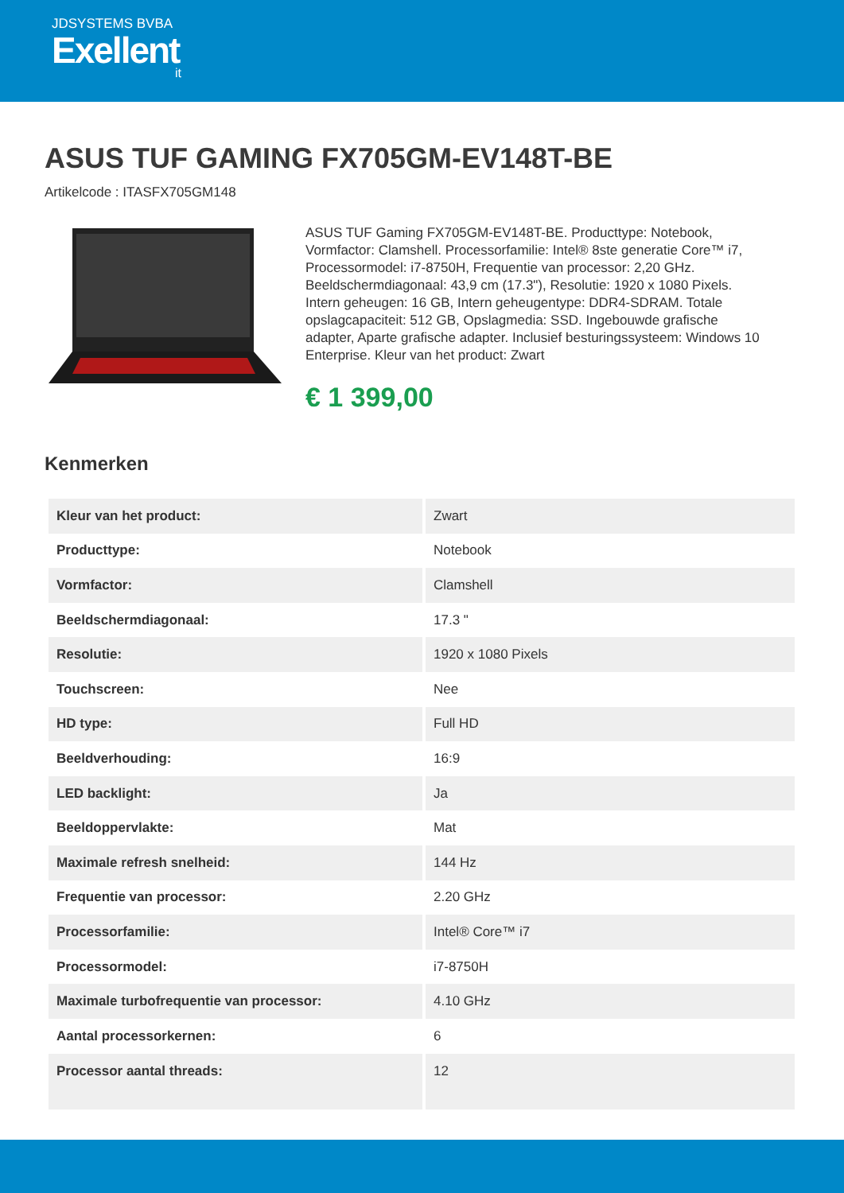JDSYSTEMS BVBA
Exellent
it
ASUS TUF GAMING FX705GM-EV148T-BE
Artikelcode : ITASFX705GM148
ASUS TUF Gaming FX705GM-EV148T-BE. Producttype: Notebook, Vormfactor: Clamshell. Processorfamilie: Intel® 8ste generatie Core™ i7, Processormodel: i7-8750H, Frequentie van processor: 2,20 GHz. Beeldschermdiagonaal: 43,9 cm (17.3"), Resolutie: 1920 x 1080 Pixels. Intern geheugen: 16 GB, Intern geheugentype: DDR4-SDRAM. Totale opslagcapaciteit: 512 GB, Opslagmedia: SSD. Ingebouwde grafische adapter, Aparte grafische adapter. Inclusief besturingssysteem: Windows 10 Enterprise. Kleur van het product: Zwart
€ 1 399,00
Kenmerken
| Kleur van het product: | Zwart |
| Producttype: | Notebook |
| Vormfactor: | Clamshell |
| Beeldschermdiagonaal: | 17.3 " |
| Resolutie: | 1920 x 1080 Pixels |
| Touchscreen: | Nee |
| HD type: | Full HD |
| Beeldverhouding: | 16:9 |
| LED backlight: | Ja |
| Beeldoppervlakte: | Mat |
| Maximale refresh snelheid: | 144 Hz |
| Frequentie van processor: | 2.20 GHz |
| Processorfamilie: | Intel® Core™ i7 |
| Processormodel: | i7-8750H |
| Maximale turbofrequentie van processor: | 4.10 GHz |
| Aantal processorkernen: | 6 |
| Processor aantal threads: | 12 |